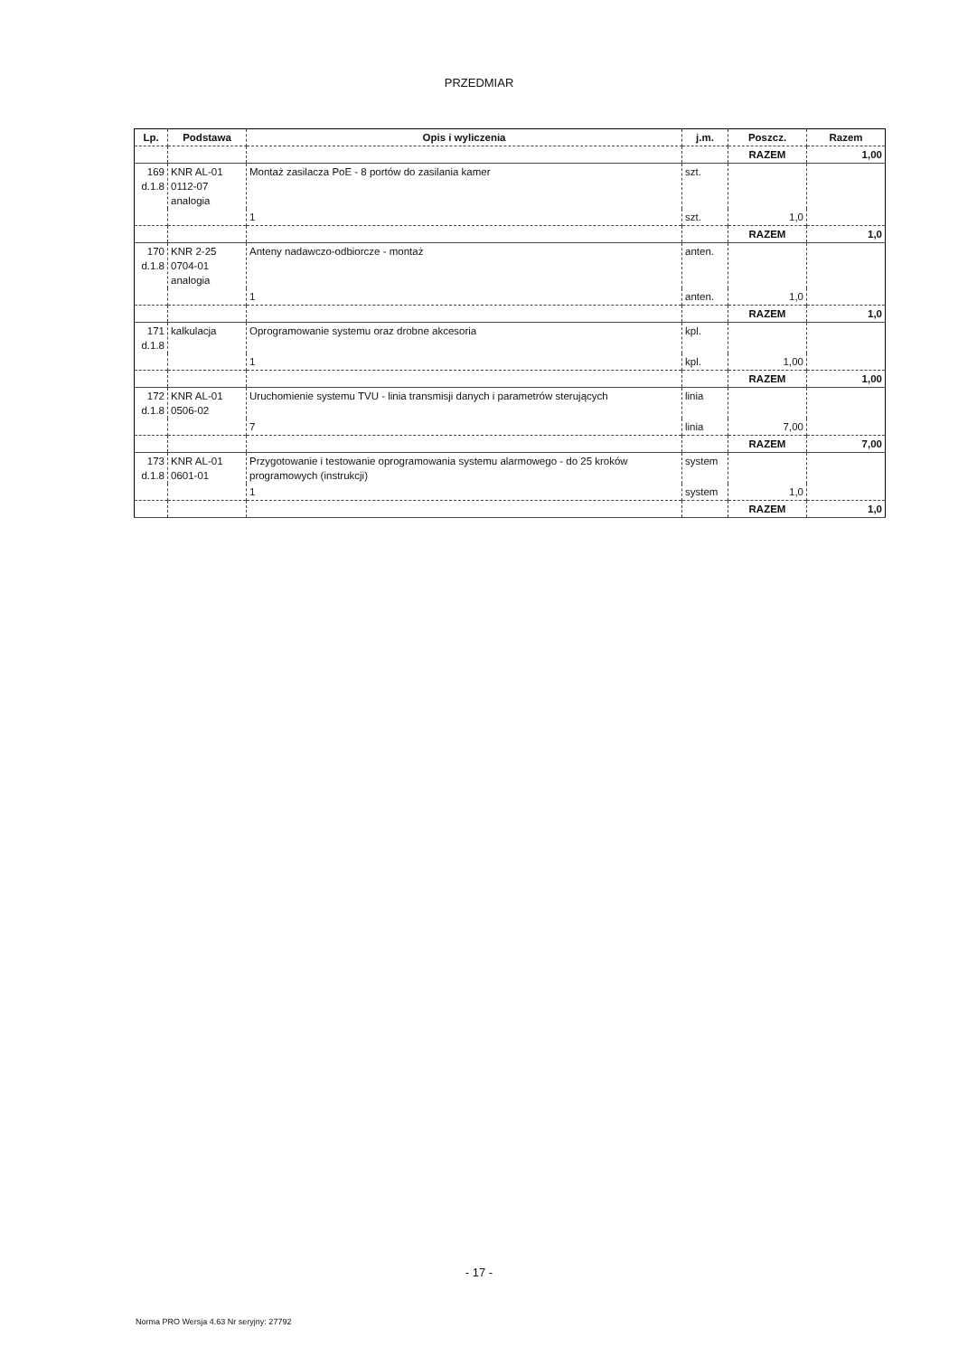PRZEDMIAR
| Lp. | Podstawa | Opis i wyliczenia | j.m. | Poszcz. | Razem |
| --- | --- | --- | --- | --- | --- |
| | | | | RAZEM | 1,00 |
| 169 d.1.8 | KNR AL-01 0112-07 analogia | Montaż zasilacza PoE - 8 portów do zasilania kamer | szt. | | |
| | | 1 | szt. | 1,0 | |
| | | | | RAZEM | 1,0 |
| 170 d.1.8 | KNR 2-25 0704-01 analogia | Anteny nadawczo-odbiorcze - montaż | anten. | | |
| | | 1 | anten. | 1,0 | |
| | | | | RAZEM | 1,0 |
| 171 d.1.8 | kalkulacja | Oprogramowanie systemu oraz drobne akcesoria | kpl. | | |
| | | 1 | kpl. | 1,00 | |
| | | | | RAZEM | 1,00 |
| 172 d.1.8 | KNR AL-01 0506-02 | Uruchomienie systemu TVU - linia transmisji danych i parametrów sterujących | linia | | |
| | | 7 | linia | 7,00 | |
| | | | | RAZEM | 7,00 |
| 173 d.1.8 | KNR AL-01 0601-01 | Przygotowanie i testowanie oprogramowania systemu alarmowego - do 25 kroków programowych (instrukcji) | system | | |
| | | 1 | system | 1,0 | |
| | | | | RAZEM | 1,0 |
- 17 -
Norma PRO Wersja 4.63 Nr seryjny: 27792